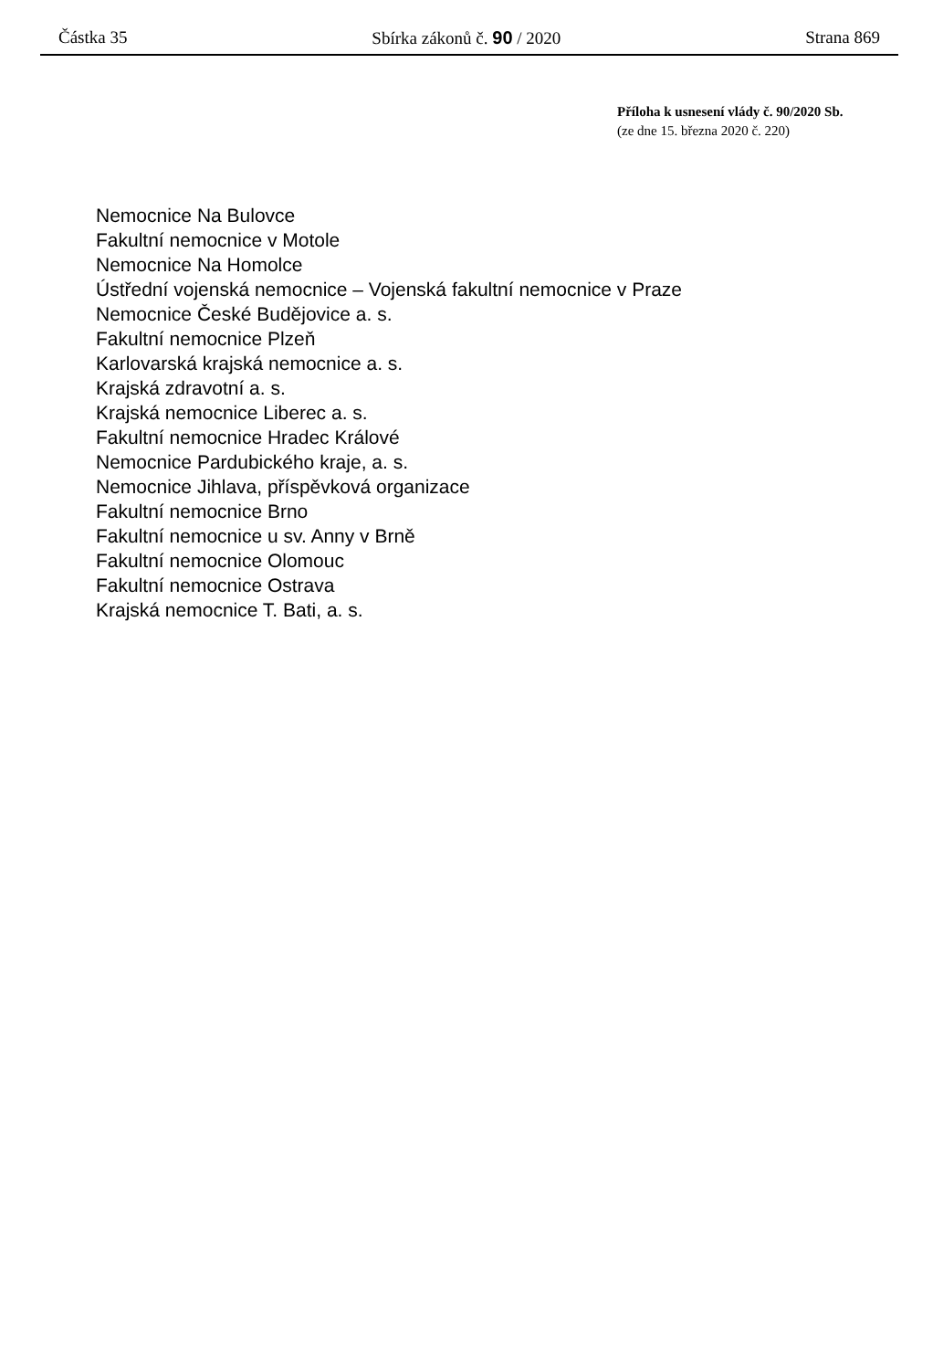Částka 35 Sbírka zákonů č. 90 / 2020 Strana 869
Příloha k usnesení vlády č. 90/2020 Sb.
(ze dne 15. března 2020 č. 220)
Nemocnice Na Bulovce
Fakultní nemocnice v Motole
Nemocnice Na Homolce
Ústřední vojenská nemocnice – Vojenská fakultní nemocnice v Praze
Nemocnice České Budějovice a. s.
Fakultní nemocnice Plzeň
Karlovarská krajská nemocnice a. s.
Krajská zdravotní a. s.
Krajská nemocnice Liberec a. s.
Fakultní nemocnice Hradec Králové
Nemocnice Pardubického kraje, a. s.
Nemocnice Jihlava, příspěvková organizace
Fakultní nemocnice Brno
Fakultní nemocnice u sv. Anny v Brně
Fakultní nemocnice Olomouc
Fakultní nemocnice Ostrava
Krajská nemocnice T. Bati, a. s.